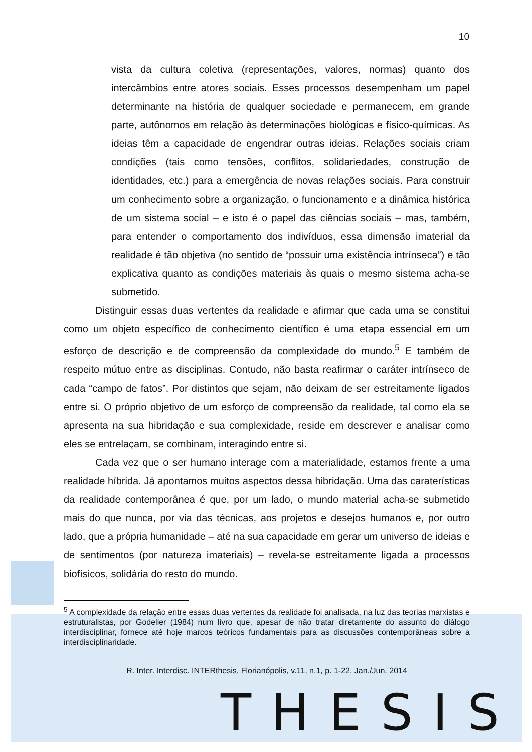10
vista da cultura coletiva (representações, valores, normas) quanto dos intercâmbios entre atores sociais. Esses processos desempenham um papel determinante na história de qualquer sociedade e permanecem, em grande parte, autônomos em relação às determinações biológicas e físico-químicas. As ideias têm a capacidade de engendrar outras ideias. Relações sociais criam condições (tais como tensões, conflitos, solidariedades, construção de identidades, etc.) para a emergência de novas relações sociais. Para construir um conhecimento sobre a organização, o funcionamento e a dinâmica histórica de um sistema social – e isto é o papel das ciências sociais – mas, também, para entender o comportamento dos indivíduos, essa dimensão imaterial da realidade é tão objetiva (no sentido de “possuir uma existência intrínseca”) e tão explicativa quanto as condições materiais às quais o mesmo sistema acha-se submetido.
Distinguir essas duas vertentes da realidade e afirmar que cada uma se constitui como um objeto específico de conhecimento científico é uma etapa essencial em um esforço de descrição e de compreensão da complexidade do mundo.<sup>5</sup> E também de respeito mútuo entre as disciplinas. Contudo, não basta reafirmar o caráter intrínseco de cada “campo de fatos”. Por distintos que sejam, não deixam de ser estreitamente ligados entre si. O próprio objetivo de um esforço de compreensão da realidade, tal como ela se apresenta na sua hibridação e sua complexidade, reside em descrever e analisar como eles se entrelaçam, se combinam, interagindo entre si.
Cada vez que o ser humano interage com a materialidade, estamos frente a uma realidade híbrida. Já apontamos muitos aspectos dessa hibridação. Uma das caraterísticas da realidade contemporânea é que, por um lado, o mundo material acha-se submetido mais do que nunca, por via das técnicas, aos projetos e desejos humanos e, por outro lado, que a própria humanidade – até na sua capacidade em gerar um universo de ideias e de sentimentos (por natureza imateriais) – revela-se estreitamente ligada a processos biofísicos, solidária do resto do mundo.
<sup>5</sup> A complexidade da relação entre essas duas vertentes da realidade foi analisada, na luz das teorias marxistas e estruturalistas, por Godelier (1984) num livro que, apesar de não tratar diretamente do assunto do diálogo interdisciplinar, fornece até hoje marcos teóricos fundamentais para as discussões contemporâneas sobre a interdisciplinaridade.
R. Inter. Interdisc. INTERthesis, Florianópolis, v.11, n.1, p. 1-22, Jan./Jun. 2014
THESIS